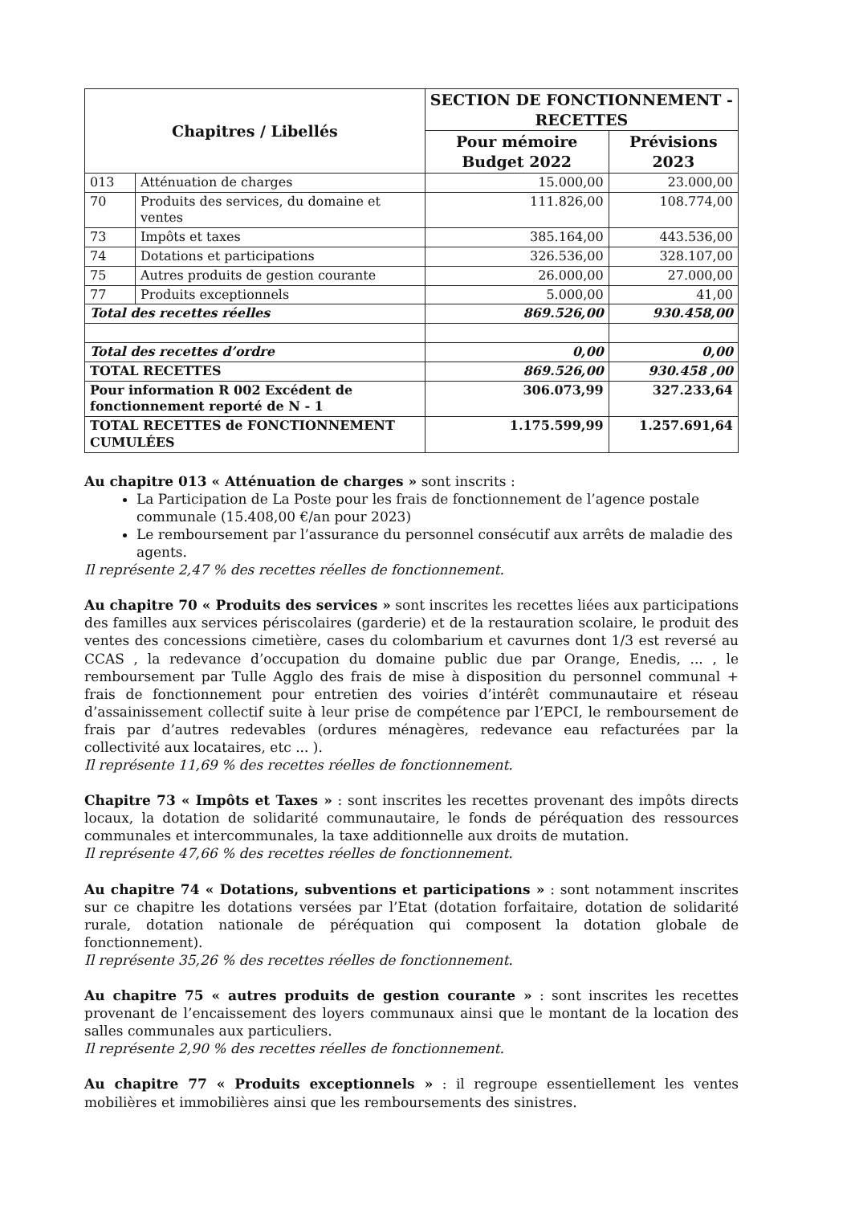| Chapitres / Libellés | | SECTION DE FONCTIONNEMENT - RECETTES | |
| --- | --- | --- | --- |
| | | Pour mémoire Budget 2022 | Prévisions 2023 |
| 013 | Atténuation de charges | 15.000,00 | 23.000,00 |
| 70 | Produits des services, du domaine et ventes | 111.826,00 | 108.774,00 |
| 73 | Impôts et taxes | 385.164,00 | 443.536,00 |
| 74 | Dotations et participations | 326.536,00 | 328.107,00 |
| 75 | Autres produits de gestion courante | 26.000,00 | 27.000,00 |
| 77 | Produits exceptionnels | 5.000,00 | 41,00 |
| Total des recettes réelles | | 869.526,00 | 930.458,00 |
| Total des recettes d’ordre | | 0,00 | 0,00 |
| TOTAL RECETTES | | 869.526,00 | 930.458 ,00 |
| Pour information R 002 Excédent de fonctionnement reporté de N - 1 | | 306.073,99 | 327.233,64 |
| TOTAL RECETTES de FONCTIONNEMENT CUMULÉES | | 1.175.599,99 | 1.257.691,64 |
Au chapitre 013 « Atténuation de charges » sont inscrits :
La Participation de La Poste pour les frais de fonctionnement de l’agence postale communale (15.408,00 €/an pour 2023)
Le remboursement par l’assurance du personnel consécutif aux arrêts de maladie des agents.
Il représente 2,47 % des recettes réelles de fonctionnement.
Au chapitre 70 « Produits des services » sont inscrites les recettes liées aux participations des familles aux services périscolaires (garderie) et de la restauration scolaire, le produit des ventes des concessions cimetière, cases du colombarium et cavurnes dont 1/3 est reversé au CCAS , la redevance d’occupation du domaine public due par Orange, Enedis, ... , le remboursement par Tulle Agglo des frais de mise à disposition du personnel communal + frais de fonctionnement pour entretien des voiries d’intérêt communautaire et réseau d’assainissement collectif suite à leur prise de compétence par l’EPCI, le remboursement de frais par d’autres redevables (ordures ménagères, redevance eau refacturées par la collectivité aux locataires, etc ... ).
Il représente 11,69 % des recettes réelles de fonctionnement.
Chapitre 73 « Impôts et Taxes » : sont inscrites les recettes provenant des impôts directs locaux, la dotation de solidarité communautaire, le fonds de péréquation des ressources communales et intercommunales, la taxe additionnelle aux droits de mutation.
Il représente 47,66 % des recettes réelles de fonctionnement.
Au chapitre 74 « Dotations, subventions et participations » : sont notamment inscrites sur ce chapitre les dotations versées par l’Etat (dotation forfaitaire, dotation de solidarité rurale, dotation nationale de péréquation qui composent la dotation globale de fonctionnement).
Il représente 35,26 % des recettes réelles de fonctionnement.
Au chapitre 75 « autres produits de gestion courante » : sont inscrites les recettes provenant de l’encaissement des loyers communaux ainsi que le montant de la location des salles communales aux particuliers.
Il représente 2,90 % des recettes réelles de fonctionnement.
Au chapitre 77 « Produits exceptionnels » : il regroupe essentiellement les ventes mobilières et immobilières ainsi que les remboursements des sinistres.